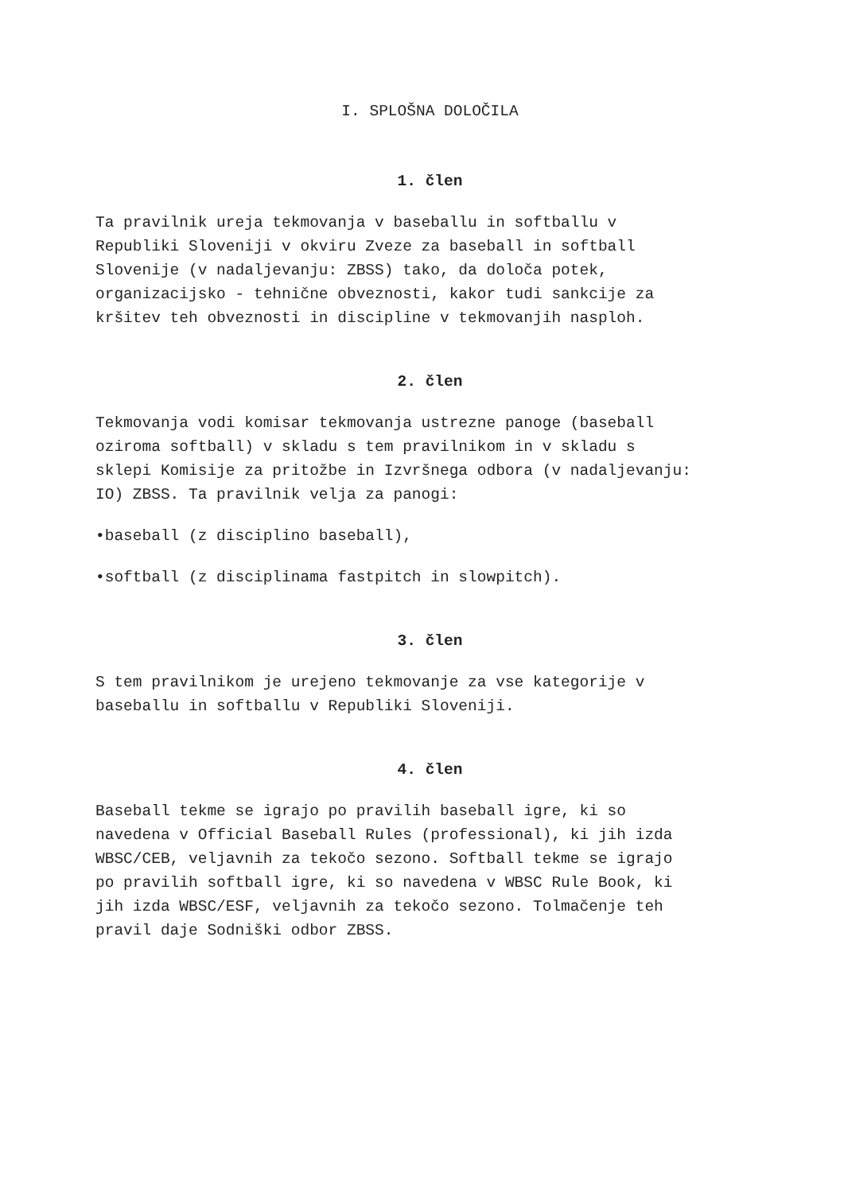I. SPLOŠNA DOLOČILA
1. člen
Ta pravilnik ureja tekmovanja v baseballu in softballu v
Republiki Sloveniji v okviru Zveze za baseball in softball
Slovenije (v nadaljevanju: ZBSS) tako, da določa potek,
organizacijsko - tehnične obveznosti, kakor tudi sankcije za
kršitev teh obveznosti in discipline v tekmovanjih nasploh.
2. člen
Tekmovanja vodi komisar tekmovanja ustrezne panoge (baseball
oziroma softball) v skladu s tem pravilnikom in v skladu s
sklepi Komisije za pritožbe in Izvršnega odbora (v nadaljevanju:
IO) ZBSS. Ta pravilnik velja za panogi:
•baseball (z disciplino baseball),
•softball (z disciplinama fastpitch in slowpitch).
3. člen
S tem pravilnikom je urejeno tekmovanje za vse kategorije v
baseballu in softballu v Republiki Sloveniji.
4. člen
Baseball tekme se igrajo po pravilih baseball igre, ki so
navedena v Official Baseball Rules (professional), ki jih izda
WBSC/CEB, veljavnih za tekočo sezono. Softball tekme se igrajo
po pravilih softball igre, ki so navedena v WBSC Rule Book, ki
jih izda WBSC/ESF, veljavnih za tekočo sezono. Tolmačenje teh
pravil daje Sodniški odbor ZBSS.